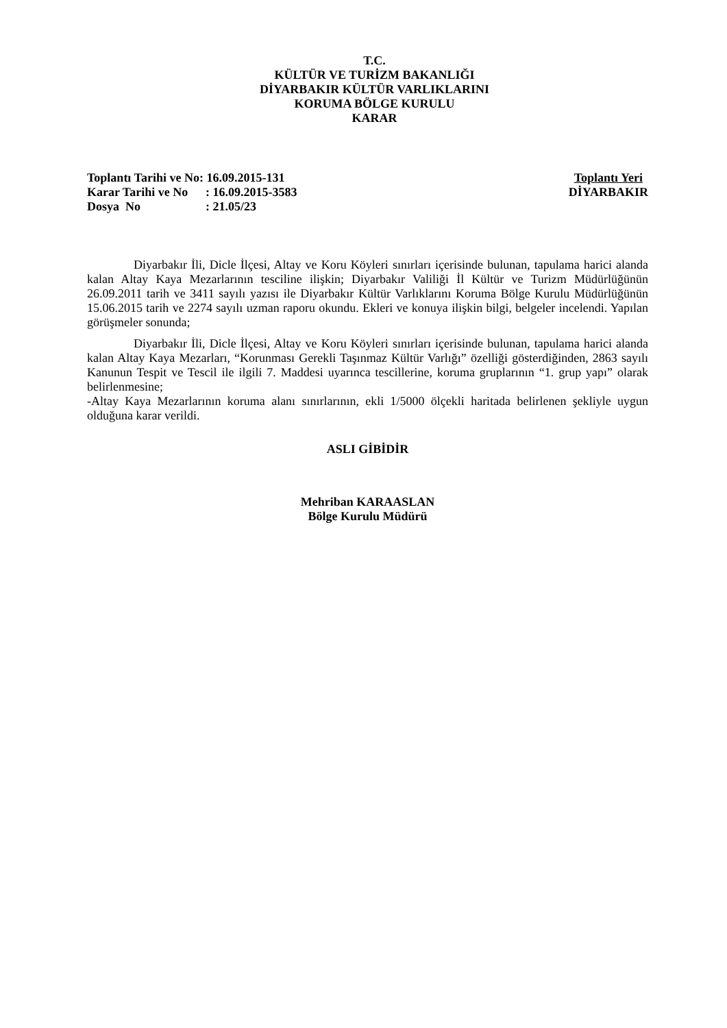T.C.
KÜLTÜR VE TURİZM BAKANLIĞI
DİYARBAKIR KÜLTÜR VARLIKLARINI
KORUMA BÖLGE KURULU
KARAR
| Toplantı Tarihi ve No | : 16.09.2015-131 |
| Karar Tarihi ve No | : 16.09.2015-3583 |
| Dosya No | : 21.05/23 |
Toplantı Yeri
DİYARBAKIR
Diyarbakır İli, Dicle İlçesi, Altay ve Koru Köyleri sınırları içerisinde bulunan, tapulama harici alanda kalan Altay Kaya Mezarlarının tesciline ilişkin; Diyarbakır Valiliği İl Kültür ve Turizm Müdürlüğünün 26.09.2011 tarih ve 3411 sayılı yazısı ile Diyarbakır Kültür Varlıklarını Koruma Bölge Kurulu Müdürlüğünün 15.06.2015 tarih ve 2274 sayılı uzman raporu okundu. Ekleri ve konuya ilişkin bilgi, belgeler incelendi. Yapılan görüşmeler sonunda;
Diyarbakır İli, Dicle İlçesi, Altay ve Koru Köyleri sınırları içerisinde bulunan, tapulama harici alanda kalan Altay Kaya Mezarları, “Korunması Gerekli Taşınmaz Kültür Varlığı” özelliği gösterdiğinden, 2863 sayılı Kanunun Tespit ve Tescil ile ilgili 7. Maddesi uyarınca tescillerine, koruma gruplarının “1. grup yapı” olarak belirlenmesine;
-Altay Kaya Mezarlarının koruma alanı sınırlarının, ekli 1/5000 ölçekli haritada belirlenen şekliyle uygun olduğuna karar verildi.
ASLI GİBİDİR
Mehriban KARAASLAN
Bölge Kurulu Müdürü